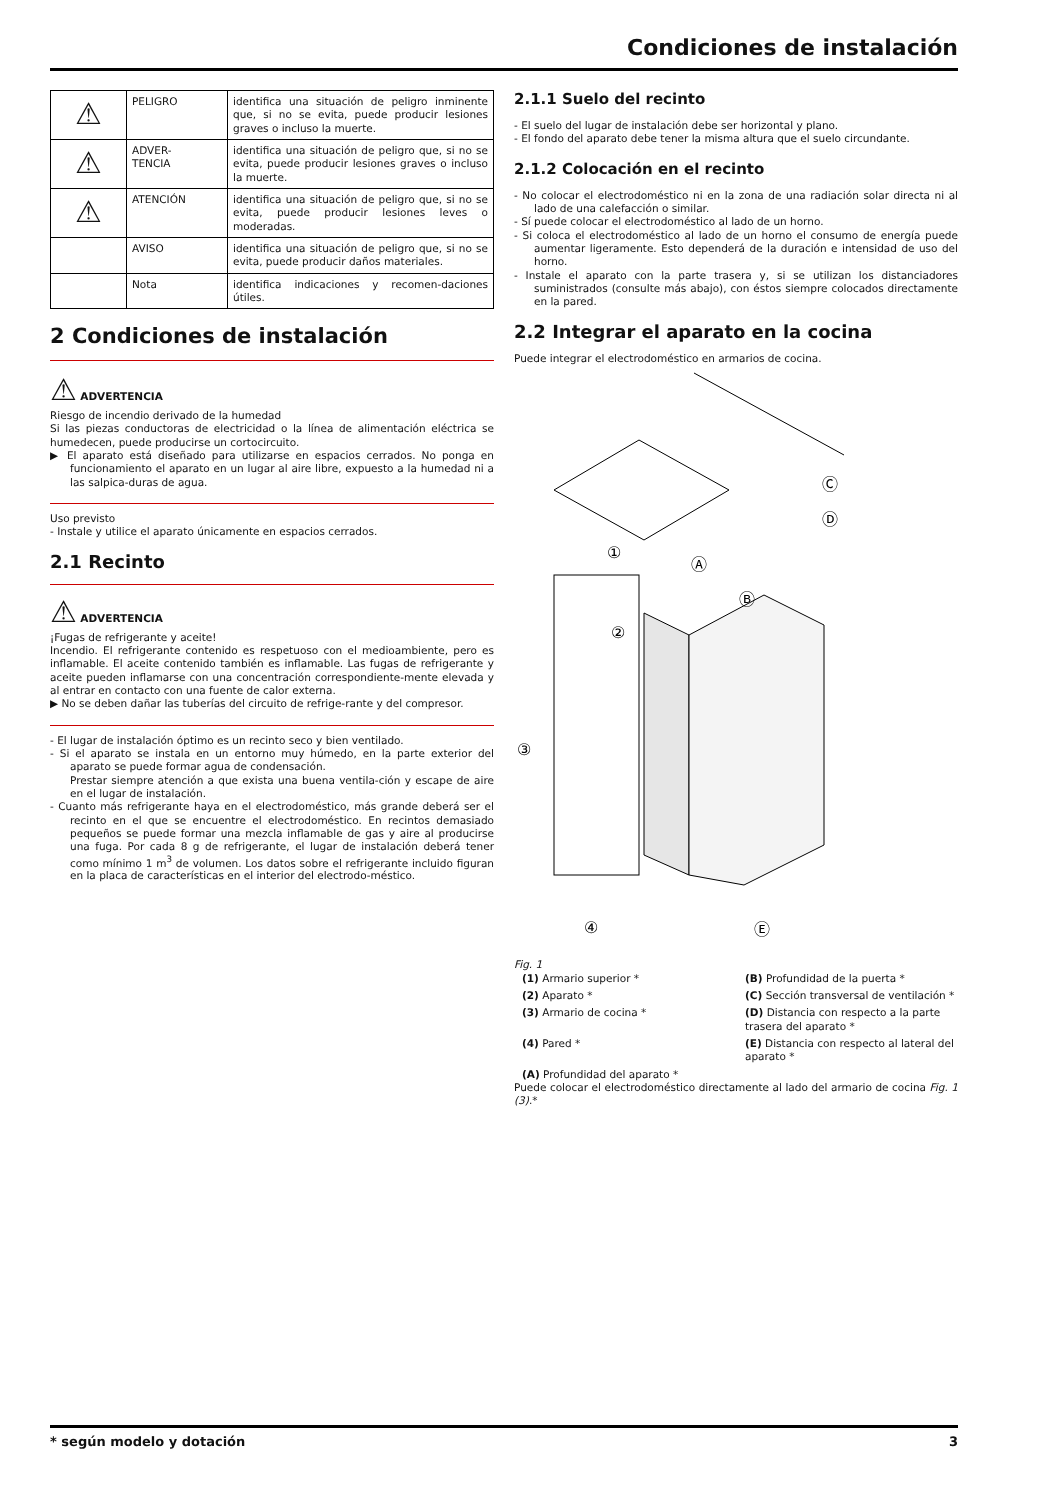Condiciones de instalación
| ⚠ | PELIGRO | identifica una situación de peligro inminente que, si no se evita, puede producir lesiones graves o incluso la muerte. |
| ⚠ | ADVER- TENCIA | identifica una situación de peligro que, si no se evita, puede producir lesiones graves o incluso la muerte. |
| ⚠ | ATENCIÓN | identifica una situación de peligro que, si no se evita, puede producir lesiones leves o moderadas. |
| | AVISO | identifica una situación de peligro que, si no se evita, puede producir daños materiales. |
| | Nota | identifica indicaciones y recomen-daciones útiles. |
2 Condiciones de instalación
⚠ ADVERTENCIA
Riesgo de incendio derivado de la humedad
Si las piezas conductoras de electricidad o la línea de alimentación eléctrica se humedecen, puede producirse un cortocircuito.
▶ El aparato está diseñado para utilizarse en espacios cerrados. No ponga en funcionamiento el aparato en un lugar al aire libre, expuesto a la humedad ni a las salpica-duras de agua.
Uso previsto
- Instale y utilice el aparato únicamente en espacios cerrados.
2.1 Recinto
⚠ ADVERTENCIA
¡Fugas de refrigerante y aceite!
Incendio. El refrigerante contenido es respetuoso con el medioambiente, pero es inflamable. El aceite contenido también es inflamable. Las fugas de refrigerante y aceite pueden inflamarse con una concentración correspondiente-mente elevada y al entrar en contacto con una fuente de calor externa.
▶ No se deben dañar las tuberías del circuito de refrige-rante y del compresor.
- El lugar de instalación óptimo es un recinto seco y bien ventilado.
- Si el aparato se instala en un entorno muy húmedo, en la parte exterior del aparato se puede formar agua de condensación.
Prestar siempre atención a que exista una buena ventila-ción y escape de aire en el lugar de instalación.
- Cuanto más refrigerante haya en el electrodoméstico, más grande deberá ser el recinto en el que se encuentre el electrodoméstico. En recintos demasiado pequeños se puede formar una mezcla inflamable de gas y aire al producirse una fuga. Por cada 8 g de refrigerante, el lugar de instalación deberá tener como mínimo 1 m<sup>3</sup> de volumen. Los datos sobre el refrigerante incluido figuran en la placa de características en el interior del electrodo-méstico.
2.1.1 Suelo del recinto
- El suelo del lugar de instalación debe ser horizontal y plano.
- El fondo del aparato debe tener la misma altura que el suelo circundante.
2.1.2 Colocación en el recinto
- No colocar el electrodoméstico ni en la zona de una radiación solar directa ni al lado de una calefacción o similar.
- Sí puede colocar el electrodoméstico al lado de un horno.
- Si coloca el electrodoméstico al lado de un horno el consumo de energía puede aumentar ligeramente. Esto dependerá de la duración e intensidad de uso del horno.
- Instale el aparato con la parte trasera y, si se utilizan los distanciadores suministrados (consulte más abajo), con éstos siempre colocados directamente en la pared.
2.2 Integrar el aparato en la cocina
Puede integrar el electrodoméstico en armarios de cocina.
①
②
③
④
Ⓐ
Ⓑ
Ⓒ
Ⓓ
Ⓔ
Fig. 1
(1) Armario superior *
(B) Profundidad de la puerta *
(2) Aparato *
(C) Sección transversal de ventilación *
(3) Armario de cocina *
(D) Distancia con respecto a la parte trasera del aparato *
(4) Pared *
(E) Distancia con respecto al lateral del aparato *
(A) Profundidad del aparato *
Puede colocar el electrodoméstico directamente al lado del armario de cocina Fig. 1 (3).*
* según modelo y dotación 3